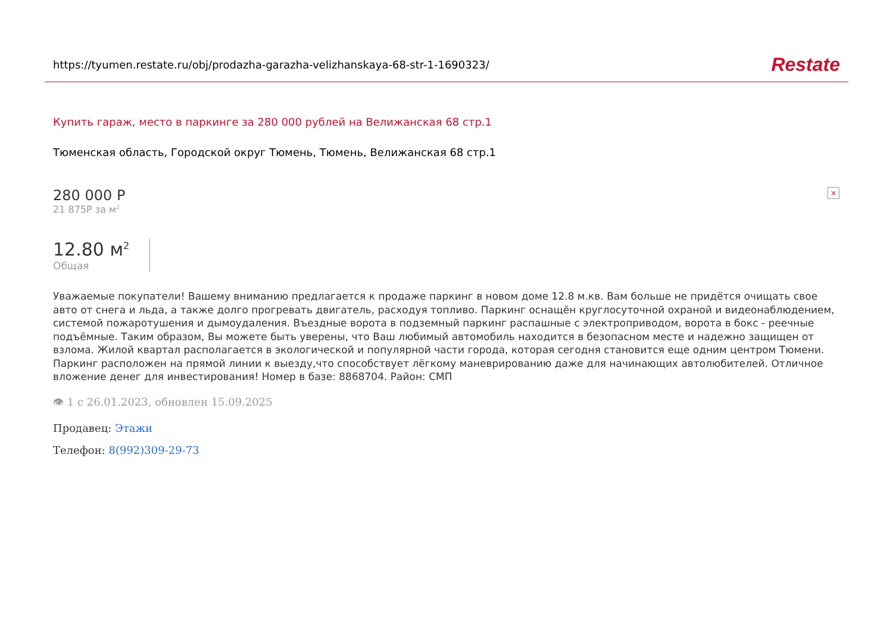https://tyumen.restate.ru/obj/prodazha-garazha-velizhanskaya-68-str-1-1690323/
Restate
Купить гараж, место в паркинге за 280 000 рублей на Велижанская 68 стр.1
Тюменская область, Городской округ Тюмень, Тюмень, Велижанская 68 стр.1
280 000 Р
21 875Р за м<sup>2</sup>
×
12.80 м<sup>2</sup>
Общая
Уважаемые покупатели! Вашему вниманию предлагается к продаже паркинг в новом доме 12.8 м.кв. Вам больше не придётся очищать свое авто от снега и льда, а также долго прогревать двигатель, расходуя топливо. Паркинг оснащён круглосуточной охраной и видеонаблюдением, системой пожаротушения и дымоудаления. Въездные ворота в подземный паркинг распашные с электроприводом, ворота в бокс - реечные подъёмные. Таким образом, Вы можете быть уверены, что Ваш любимый автомобиль находится в безопасном месте и надежно защищен от взлома. Жилой квартал располагается в экологической и популярной части города, которая сегодня становится еще одним центром Тюмени. Паркинг расположен на прямой линии к выезду,что способствует лёгкому маневрированию даже для начинающих автолюбителей. Отличное вложение денег для инвестирования! Номер в базе: 8868704. Район: СМП
👁 1 с 26.01.2023, обновлен 15.09.2025
Продавец: Этажи
Телефон: 8(992)309-29-73